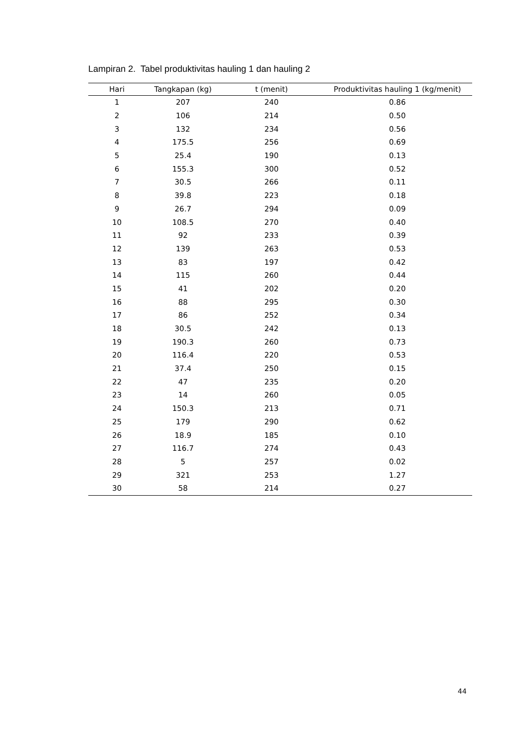Lampiran 2. Tabel produktivitas hauling 1 dan hauling 2
| Hari | Tangkapan (kg) | t (menit) | Produktivitas hauling 1 (kg/menit) |
| --- | --- | --- | --- |
| 1 | 207 | 240 | 0.86 |
| 2 | 106 | 214 | 0.50 |
| 3 | 132 | 234 | 0.56 |
| 4 | 175.5 | 256 | 0.69 |
| 5 | 25.4 | 190 | 0.13 |
| 6 | 155.3 | 300 | 0.52 |
| 7 | 30.5 | 266 | 0.11 |
| 8 | 39.8 | 223 | 0.18 |
| 9 | 26.7 | 294 | 0.09 |
| 10 | 108.5 | 270 | 0.40 |
| 11 | 92 | 233 | 0.39 |
| 12 | 139 | 263 | 0.53 |
| 13 | 83 | 197 | 0.42 |
| 14 | 115 | 260 | 0.44 |
| 15 | 41 | 202 | 0.20 |
| 16 | 88 | 295 | 0.30 |
| 17 | 86 | 252 | 0.34 |
| 18 | 30.5 | 242 | 0.13 |
| 19 | 190.3 | 260 | 0.73 |
| 20 | 116.4 | 220 | 0.53 |
| 21 | 37.4 | 250 | 0.15 |
| 22 | 47 | 235 | 0.20 |
| 23 | 14 | 260 | 0.05 |
| 24 | 150.3 | 213 | 0.71 |
| 25 | 179 | 290 | 0.62 |
| 26 | 18.9 | 185 | 0.10 |
| 27 | 116.7 | 274 | 0.43 |
| 28 | 5 | 257 | 0.02 |
| 29 | 321 | 253 | 1.27 |
| 30 | 58 | 214 | 0.27 |
44